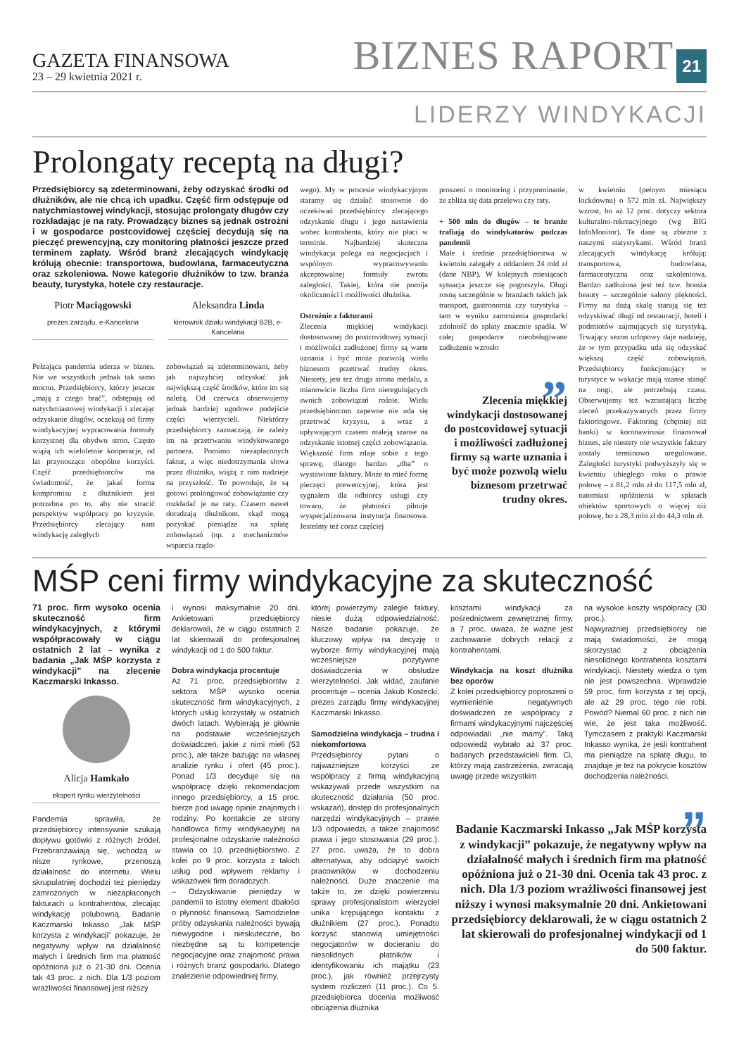GAZETA FINANSOWA
23 – 29 kwietnia 2021 r.
BIZNES RAPORT 21
LIDERZY WINDYKACJI
Prolongaty receptą na długi?
Przedsiębiorcy są zdeterminowani, żeby odzyskać środki od dłużników, ale nie chcą ich upadku. Część firm odstępuje od natychmiastowej windykacji, stosując prolongaty długów czy rozkładając je na raty. Prowadzący biznes są jednak ostrożni i w gospodarce postcovidowej częściej decydują się na pieczęć prewencyjną, czy monitoring płatności jeszcze przed terminem zapłaty. Wśród branż zlecających windykację królują obecnie: transportowa, budowlana, farmaceutyczna oraz szkoleniowa. Nowe kategorie dłużników to tzw. branża beauty, turystyka, hotele czy restauracje.
Piotr Maciągowski
prezes zarządu, e-Kancelaria
Aleksandra Linda
kierownik działu windykacji B2B, e-Kancelaria
Pełzająca pandemia uderza w biznes. Nie we wszystkich jednak tak samo mocno. Przedsiębiorcy, którzy jeszcze „mają z czego brać”, odstępują od natychmiastowej windykacji i zlecając odzyskanie długów, oczekują od firmy windykacyjnej wypracowania formuły korzystnej dla obydwu stron. Często wiążą ich wieloletnie kooperacje, od lat przynoszące obopólne korzyści. Część przedsiębiorców ma świadomość, że jakaś forma kompromisu z dłużnikiem jest potrzebna po to, aby nie stracić perspektyw współpracy po kryzysie. Przedsiębiorcy zlecający nam windykację zaległych
zobowiązań są zdeterminowani, żeby jak najszybciej odzyskać jak największą część środków, które im się należą. Od czerwca obserwujemy jednak bardziej ugodowe podejście części wierzycieli. Niektórzy przedsiębiorcy zaznaczają, że zależy im na przetrwaniu windykowanego partnera. Pomimo niezapłaconych faktur, a więc niedotrzymania słowa przez dłużnika, wiążą z nim nadzieje na przyszłość. To powoduje, że są gotowi prolongować zobowiązanie czy rozkładać je na raty. Czasem nawet doradzają dłużnikom, skąd mogą pozyskać pieniądze na spłatę zobowiązań (np. z mechanizmów wsparcia rządo-
wego). My w procesie windykacyjnym staramy się działać stosownie do oczekiwań przedsiębiorcy zlecającego odzyskanie długu i jego nastawienia wobec kontrahenta, który nie płaci w terminie. Najbardziej skuteczna windykacja polega na negocjacjach i wspólnym wypracowywaniu akceptowalnej formuły zwrotu zaległości. Takiej, która nie pomija okoliczności i możliwości dłużnika.
Ostrożnie z fakturami
Zlecenia miękkiej windykacji dostosowanej do postcovidowej sytuacji i możliwości zadłużonej firmy są warte uznania i być może pozwolą wielu biznesom przetrwać trudny okres. Niestety, jest też druga strona medalu, a mianowicie liczba firm nieregulujących swoich zobowiązań rośnie. Wielu przedsiębiorcom zapewne nie uda się przetrwać kryzysu, a wraz z upływającym czasem maleją szanse na odzyskanie istotnej części zobowiązania. Większość firm zdaje sobie z tego sprawę, dlatego bardzo „dba” o wystawione faktury. Może to mieć formę pieczęci prewencyjnej, która jest sygnałem dla odbiorcy usługi czy towaru, że płatności pilnuje wyspecjalizowana instytucja finansowa. Jesteśmy też coraz częściej
proszeni o monitoring i przypominanie, że zbliża się data przelewu czy raty.
+ 500 mln do długów – te branże trafiają do windykatorów podczas pandemii
Małe i średnie przedsiębiorstwa w kwietniu zalegały z oddaniem 24 mld zł (dane NBP). W kolejnych miesiącach sytuacja jeszcze się pogorszyła. Długi rosną szczególnie w branżach takich jak transport, gastronomia czy turystyka – tam w wyniku zamrożenia gospodarki zdolność do spłaty znacznie spadła. W całej gospodarce nieobsługiwane zadłużenie wzrosło
„
Zlecenia miękkiej windykacji dostosowanej do postcovidowej sytuacji i możliwości zadłużonej firmy są warte uznania i być może pozwolą wielu biznesom przetrwać trudny okres.
w kwietniu (pełnym miesiącu lockdownu) o 572 mln zł. Największy wzrost, bo aż 12 proc. dotyczy sektora kulturalno-rekreacyjnego (wg BIG InfoMonitor). Te dane są zbieżne z naszymi statystykami. Wśród branż zlecających windykację królują: transportowa, budowlana, farmaceutyczna oraz szkoleniowa. Bardzo zadłużona jest też tzw. branża beauty – szczególnie salony piękności. Firmy na dużą skalę starają się też odzyskiwać długi od restauracji, hoteli i podmiotów zajmujących się turystyką. Trwający sezon urlopowy daje nadzieję, że w tym przypadku uda się odzyskać większą część zobowiązań. Przedsiębiorcy funkcjonujący w turystyce w wakacje mają szanse stanąć na nogi, ale potrzebują czasu. Obserwujemy też wzrastającą liczbę zleceń przekazywanych przez firmy faktoringowe. Faktoring (chętniej niż banki) w koronawirusie finansował biznes, ale niestety nie wszystkie faktury zostały terminowo uregulowane. Zaległości turystyki podwyższyły się w kwietniu ubiegłego roku o prawie połowę – z 81,2 mln zł do 117,5 mln zł, natomiast opóźnienia w spłatach obiektów sportowych o więcej niż połowę, bo z 28,3 mln zł do 44,3 mln zł.
MŚP ceni firmy windykacyjne za skuteczność
71 proc. firm wysoko ocenia skuteczność firm windykacyjnych, z którymi współpracowały w ciągu ostatnich 2 lat – wynika z badania „Jak MŚP korzysta z windykacji” na zlecenie Kaczmarski Inkasso.
Alicja Hamkało
ekspert rynku wierzytelności
Pandemia sprawiła, że przedsiębiorcy intensywnie szukają dopływu gotówki z różnych źródeł. Przebranżawiają się, wchodzą w nisze rynkowe, przenoszą działalność do internetu. Wielu skrupulatniej dochodzi też pieniędzy zamrożonych w niezapłaconych fakturach u kontrahentów, zlecając windykację polubowną. Badanie Kaczmarski Inkasso „Jak MŚP korzysta z windykacji” pokazuje, że negatywny wpływ na działalność małych i średnich firm ma płatność opóźniona już o 21-30 dni. Ocenia tak 43 proc. z nich. Dla 1/3 poziom wrażliwości finansowej jest niższy
i wynosi maksymalnie 20 dni. Ankietowani przedsiębiorcy deklarowali, że w ciągu ostatnich 2 lat skierowali do profesjonalnej windykacji od 1 do 500 faktur.
Dobra windykacja procentuje
Aż 71 proc. przedsiębiorstw z sektora MŚP wysoko ocenia skuteczność firm windykacyjnych, z których usług korzystały w ostatnich dwóch latach. Wybierają je głównie na podstawie wcześniejszych doświadczeń, jakie z nimi mieli (53 proc.), ale także bazując na własnej analizie rynku i ofert (45 proc.). Ponad 1/3 decyduje się na współpracę dzięki rekomendacjom innego przedsiębiorcy, a 15 proc. bierze pod uwagę opinie znajomych i rodziny. Po kontakcie ze strony handlowca firmy windykacyjnej na profesjonalne odzyskanie należności stawia co 10. przedsiębiorstwo. Z kolei po 9 proc. korzysta z takich usług pod wpływem reklamy i wskazówek firm doradczych.
– Odzyskiwanie pieniędzy w pandemii to istotny element dbałości o płynność finansową. Samodzielne próby odzyskania należności bywają niewygodne i nieskuteczne, bo niezbędne są tu kompetencje negocjacyjne oraz znajomość prawa i różnych branż gospodarki. Dlatego znalezienie odpowiedniej firmy,
której powierzymy zaległe faktury, niesie dużą odpowiedzialność. Nasze badanie pokazuje, że kluczowy wpływ na decyzję o wyborze firmy windykacyjnej mają wcześniejsze pozytywne doświadczenia w obsłudze wierzytelności. Jak widać, zaufanie procentuje – ocenia Jakub Kostecki, prezes zarządu firmy windykacyjnej Kaczmarski Inkasso.
Samodzielna windykacja – trudna i niekomfortowa
Przedsiębiorcy pytani o najważniejsze korzyści ze współpracy z firmą windykacyjną wskazywali przede wszystkim na skuteczność działania (50 proc. wskazań), dostęp do profesjonalnych narzędzi windykacyjnych – prawie 1/3 odpowiedzi, a także znajomość prawa i jego stosowania (29 proc.). 27 proc. uważa, że to dobra alternatywa, aby odciążyć swoich pracowników w dochodzeniu należności. Duże znaczenie ma także to, że dzięki powierzeniu sprawy profesjonalistom wierzyciel unika krępującego kontaktu z dłużnikiem (27 proc.). Ponadto korzyść stanowią umiejętności negocjatorów w docieraniu do niesolidnych płatników i identyfikowaniu ich majątku (23 proc.), jak również przejrzysty system rozliczeń (11 proc.). Co 5. przedsiębiorca docenia możliwość obciążenia dłużnika
kosztami windykacji za pośrednictwem zewnętrznej firmy, a 7 proc. uważa, że ważne jest zachowanie dobrych relacji z kontrahentami.
Windykacja na koszt dłużnika bez oporów
Z kolei przedsiębiorcy poproszeni o wymienienie negatywnych doświadczeń ze współpracy z firmami windykacyjnymi najczęściej odpowiadali „nie mamy”. Taką odpowiedź wybrało aż 37 proc. badanych przedstawicieli firm. Ci, którzy mają zastrzeżenia, zwracają uwagę przede wszystkim
na wysokie koszty współpracy (30 proc.).
Najwyraźniej przedsiębiorcy nie mają świadomości, że mogą skorzystać z obciążenia niesolidnego kontrahenta kosztami windykacji. Niestety wiedza o tym nie jest powszechna. Wprawdzie 59 proc. firm korzysta z tej opcji, ale aż 29 proc. tego nie robi. Powód? Niemal 60 proc. z nich nie wie, że jest taka możliwość. Tymczasem z praktyki Kaczmarski Inkasso wynika, że jeśli kontrahent ma pieniądze na spłatę długu, to znajduje je też na pokrycie kosztów dochodzenia należności.
„
Badanie Kaczmarski Inkasso „Jak MŚP korzysta z windykacji” pokazuje, że negatywny wpływ na działalność małych i średnich firm ma płatność opóźniona już o 21-30 dni. Ocenia tak 43 proc. z nich. Dla 1/3 poziom wrażliwości finansowej jest niższy i wynosi maksymalnie 20 dni. Ankietowani przedsiębiorcy deklarowali, że w ciągu ostatnich 2 lat skierowali do profesjonalnej windykacji od 1 do 500 faktur.